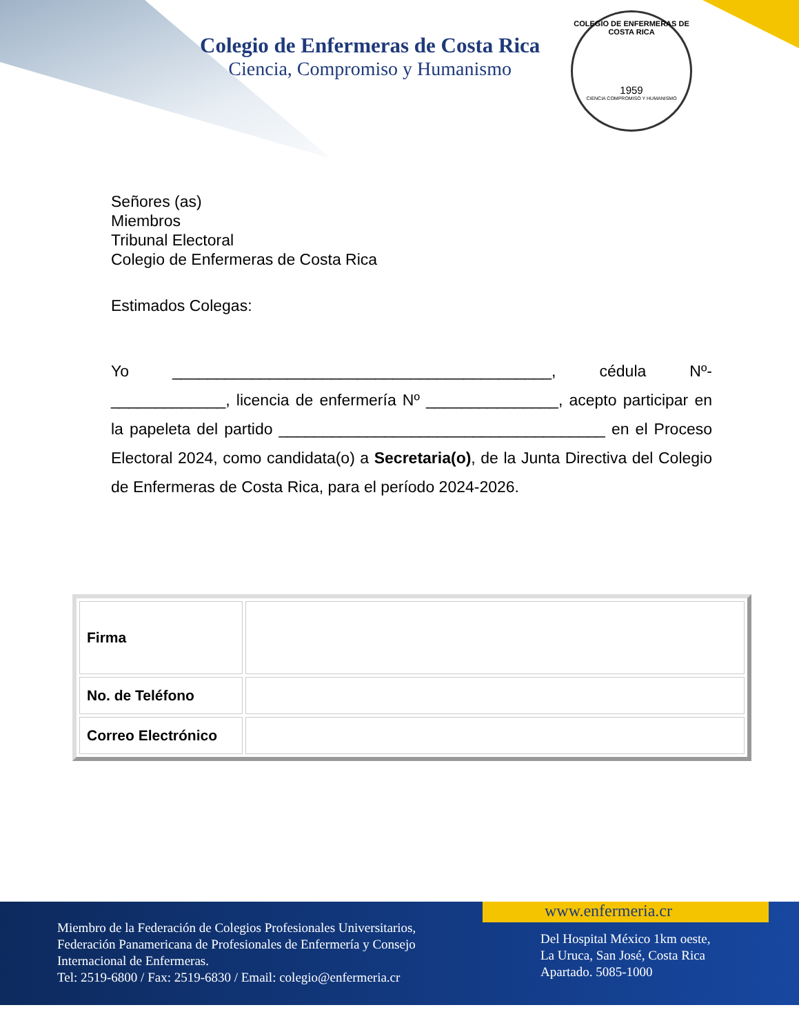Colegio de Enfermeras de Costa Rica
Ciencia, Compromiso y Humanismo
COLEGIO DE ENFERMERAS DE COSTA RICA
1959
CIENCIA COMPROMISO Y HUMANISMO
Señores (as)
Miembros
Tribunal Electoral
Colegio de Enfermeras de Costa Rica
Estimados Colegas:
Yo ___________________________________________, cédula Nº-_____________, licencia de enfermería Nº _______________, acepto participar en la papeleta del partido _____________________________________ en el Proceso Electoral 2024, como candidata(o) a Secretaria(o), de la Junta Directiva del Colegio de Enfermeras de Costa Rica, para el período 2024-2026.
| Firma | |
| No. de Teléfono | |
| Correo Electrónico | |
www.enfermeria.cr
Miembro de la Federación de Colegios Profesionales Universitarios,
Federación Panamericana de Profesionales de Enfermería y Consejo
Internacional de Enfermeras.
Tel: 2519-6800 / Fax: 2519-6830 / Email: colegio@enfermeria.cr
Del Hospital México 1km oeste,
La Uruca, San José, Costa Rica
Apartado. 5085-1000